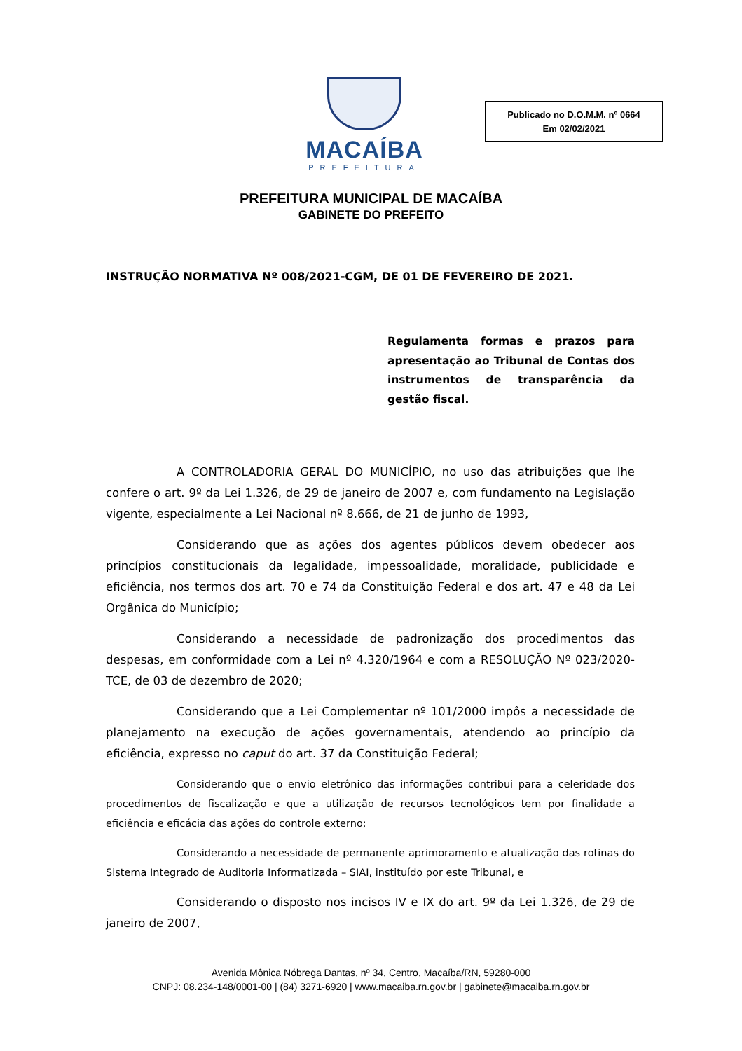MACAÍBA
PREFEITURA
Publicado no D.O.M.M. nº 0664
Em 02/02/2021
PREFEITURA MUNICIPAL DE MACAÍBA
GABINETE DO PREFEITO
INSTRUÇÃO NORMATIVA Nº 008/2021-CGM, DE 01 DE FEVEREIRO DE 2021.
Regulamenta formas e prazos para apresentação ao Tribunal de Contas dos instrumentos de transparência da gestão fiscal.
A CONTROLADORIA GERAL DO MUNICÍPIO, no uso das atribuições que lhe confere o art. 9º da Lei 1.326, de 29 de janeiro de 2007 e, com fundamento na Legislação vigente, especialmente a Lei Nacional nº 8.666, de 21 de junho de 1993,
Considerando que as ações dos agentes públicos devem obedecer aos princípios constitucionais da legalidade, impessoalidade, moralidade, publicidade e eficiência, nos termos dos art. 70 e 74 da Constituição Federal e dos art. 47 e 48 da Lei Orgânica do Município;
Considerando a necessidade de padronização dos procedimentos das despesas, em conformidade com a Lei nº 4.320/1964 e com a RESOLUÇÃO Nº 023/2020-TCE, de 03 de dezembro de 2020;
Considerando que a Lei Complementar nº 101/2000 impôs a necessidade de planejamento na execução de ações governamentais, atendendo ao princípio da eficiência, expresso no caput do art. 37 da Constituição Federal;
Considerando que o envio eletrônico das informações contribui para a celeridade dos procedimentos de fiscalização e que a utilização de recursos tecnológicos tem por finalidade a eficiência e eficácia das ações do controle externo;
Considerando a necessidade de permanente aprimoramento e atualização das rotinas do Sistema Integrado de Auditoria Informatizada – SIAI, instituído por este Tribunal, e
Considerando o disposto nos incisos IV e IX do art. 9º da Lei 1.326, de 29 de janeiro de 2007,
Avenida Mônica Nóbrega Dantas, nº 34, Centro, Macaíba/RN, 59280-000
CNPJ: 08.234-148/0001-00 | (84) 3271-6920 | www.macaiba.rn.gov.br | gabinete@macaiba.rn.gov.br